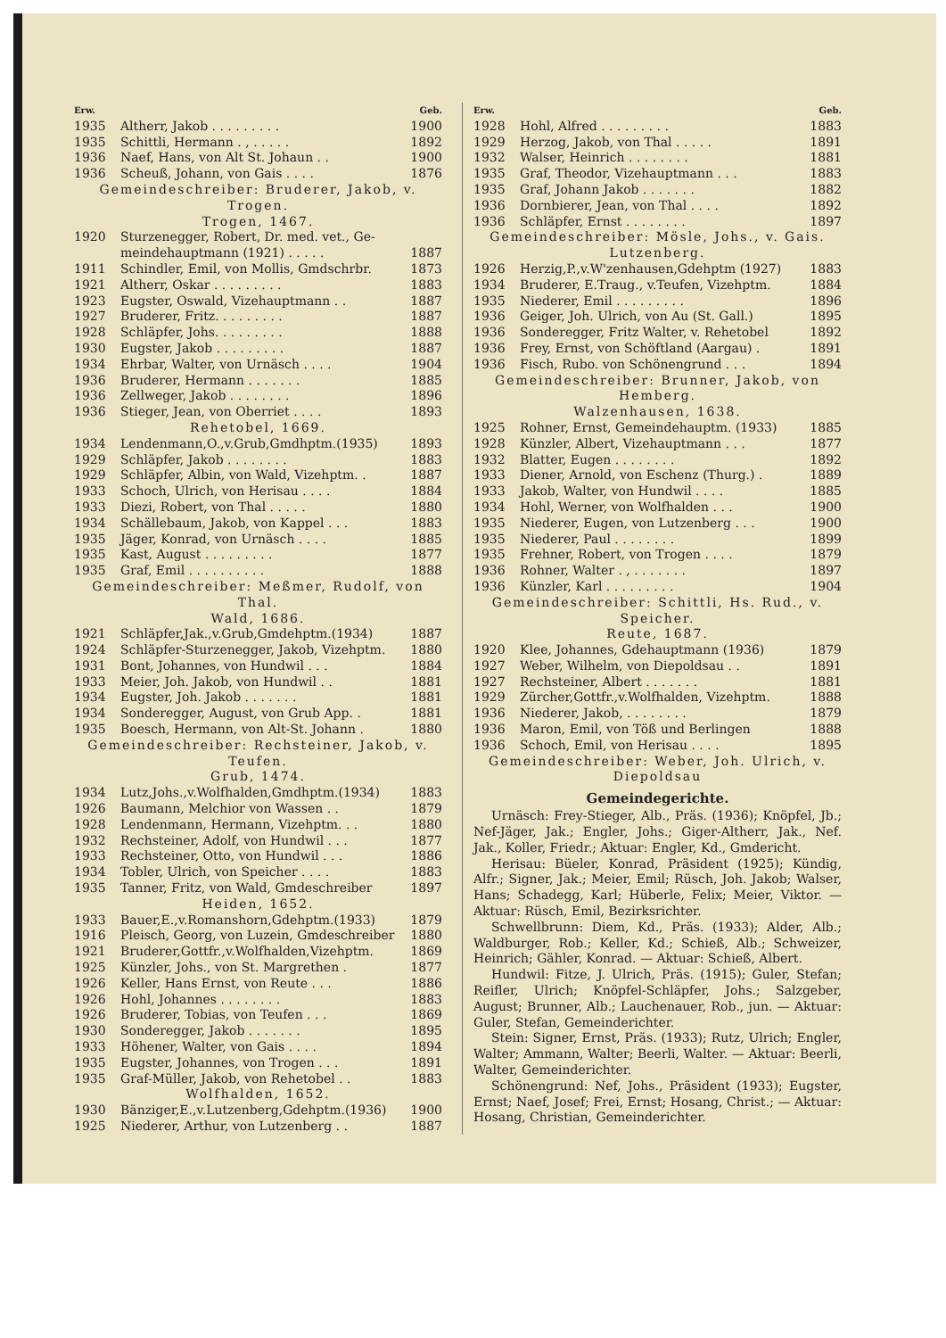| Erw. | | Geb. |
| --- | --- | --- |
| 1935 | Altherr, Jakob . . . . . . . . . | 1900 |
| 1935 | Schittli, Hermann . , . . . . . | 1892 |
| 1936 | Naef, Hans, von Alt St. Johaun . . | 1900 |
| 1936 | Scheuß, Johann, von Gais . . . . | 1876 |
| Gemeindeschreiber: Bruderer, Jakob, v. Trogen. | | |
| Trogen, 1467. | | |
| 1920 | Sturzenegger, Robert, Dr. med. vet., Ge- | |
| | meindehauptmann (1921) . . . . . | 1887 |
| 1911 | Schindler, Emil, von Mollis, Gmdschrbr. | 1873 |
| 1921 | Altherr, Oskar . . . . . . . . . | 1883 |
| 1923 | Eugster, Oswald, Vizehauptmann . . | 1887 |
| 1927 | Bruderer, Fritz. . . . . . . . . | 1887 |
| 1928 | Schläpfer, Johs. . . . . . . . . | 1888 |
| 1930 | Eugster, Jakob . . . . . . . . . | 1887 |
| 1934 | Ehrbar, Walter, von Urnäsch . . . . | 1904 |
| 1936 | Bruderer, Hermann . . . . . . . | 1885 |
| 1936 | Zellweger, Jakob . . . . . . . . | 1896 |
| 1936 | Stieger, Jean, von Oberriet . . . . | 1893 |
| Rehetobel, 1669. | | |
| 1934 | Lendenmann,O.,v.Grub,Gmdhptm.(1935) | 1893 |
| 1929 | Schläpfer, Jakob . . . . . . . . | 1883 |
| 1929 | Schläpfer, Albin, von Wald, Vizehptm. . | 1887 |
| 1933 | Schoch, Ulrich, von Herisau . . . . | 1884 |
| 1933 | Diezi, Robert, von Thal . . . . . | 1880 |
| 1934 | Schällebaum, Jakob, von Kappel . . . | 1883 |
| 1935 | Jäger, Konrad, von Urnäsch . . . . | 1885 |
| 1935 | Kast, August . . . . . . . . . | 1877 |
| 1935 | Graf, Emil . . . . . . . . . . | 1888 |
| Gemeindeschreiber: Meßmer, Rudolf, von Thal. | | |
| Wald, 1686. | | |
| 1921 | Schläpfer,Jak.,v.Grub,Gmdehptm.(1934) | 1887 |
| 1924 | Schläpfer-Sturzenegger, Jakob, Vizehptm. | 1880 |
| 1931 | Bont, Johannes, von Hundwil . . . | 1884 |
| 1933 | Meier, Joh. Jakob, von Hundwil . . | 1881 |
| 1934 | Eugster, Joh. Jakob . . . . . . . | 1881 |
| 1934 | Sonderegger, August, von Grub App. . | 1881 |
| 1935 | Boesch, Hermann, von Alt-St. Johann . | 1880 |
| Gemeindeschreiber: Rechsteiner, Jakob, v. Teufen. | | |
| Grub, 1474. | | |
| 1934 | Lutz,Johs.,v.Wolfhalden,Gmdhptm.(1934) | 1883 |
| 1926 | Baumann, Melchior von Wassen . . | 1879 |
| 1928 | Lendenmann, Hermann, Vizehptm. . . | 1880 |
| 1932 | Rechsteiner, Adolf, von Hundwil . . . | 1877 |
| 1933 | Rechsteiner, Otto, von Hundwil . . . | 1886 |
| 1934 | Tobler, Ulrich, von Speicher . . . . | 1883 |
| 1935 | Tanner, Fritz, von Wald, Gmdeschreiber | 1897 |
| Heiden, 1652. | | |
| 1933 | Bauer,E.,v.Romanshorn,Gdehptm.(1933) | 1879 |
| 1916 | Pleisch, Georg, von Luzein, Gmdeschreiber | 1880 |
| 1921 | Bruderer,Gottfr.,v.Wolfhalden,Vizehptm. | 1869 |
| 1925 | Künzler, Johs., von St. Margrethen . | 1877 |
| 1926 | Keller, Hans Ernst, von Reute . . . | 1886 |
| 1926 | Hohl, Johannes . . . . . . . . | 1883 |
| 1926 | Bruderer, Tobias, von Teufen . . . | 1869 |
| 1930 | Sonderegger, Jakob . . . . . . . | 1895 |
| 1933 | Höhener, Walter, von Gais . . . . | 1894 |
| 1935 | Eugster, Johannes, von Trogen . . . | 1891 |
| 1935 | Graf-Müller, Jakob, von Rehetobel . . | 1883 |
| Wolfhalden, 1652. | | |
| 1930 | Bänziger,E.,v.Lutzenberg,Gdehptm.(1936) | 1900 |
| 1925 | Niederer, Arthur, von Lutzenberg . . | 1887 |
| Erw. | | Geb. |
| --- | --- | --- |
| 1928 | Hohl, Alfred . . . . . . . . . | 1883 |
| 1929 | Herzog, Jakob, von Thal . . . . . | 1891 |
| 1932 | Walser, Heinrich . . . . . . . . | 1881 |
| 1935 | Graf, Theodor, Vizehauptmann . . . | 1883 |
| 1935 | Graf, Johann Jakob . . . . . . . | 1882 |
| 1936 | Dornbierer, Jean, von Thal . . . . | 1892 |
| 1936 | Schläpfer, Ernst . . . . . . . . | 1897 |
| Gemeindeschreiber: Mösle, Johs., v. Gais. | | |
| Lutzenberg. | | |
| 1926 | Herzig,P.,v.W'zenhausen,Gdehptm (1927) | 1883 |
| 1934 | Bruderer, E.Traug., v.Teufen, Vizehptm. | 1884 |
| 1935 | Niederer, Emil . . . . . . . . . | 1896 |
| 1936 | Geiger, Joh. Ulrich, von Au (St. Gall.) | 1895 |
| 1936 | Sonderegger, Fritz Walter, v. Rehetobel | 1892 |
| 1936 | Frey, Ernst, von Schöftland (Aargau) . | 1891 |
| 1936 | Fisch, Rubo. von Schönengrund . . . | 1894 |
| Gemeindeschreiber: Brunner, Jakob, von Hemberg. | | |
| Walzenhausen, 1638. | | |
| 1925 | Rohner, Ernst, Gemeindehauptm. (1933) | 1885 |
| 1928 | Künzler, Albert, Vizehauptmann . . . | 1877 |
| 1932 | Blatter, Eugen . . . . . . . . | 1892 |
| 1933 | Diener, Arnold, von Eschenz (Thurg.) . | 1889 |
| 1933 | Jakob, Walter, von Hundwil . . . . | 1885 |
| 1934 | Hohl, Werner, von Wolfhalden . . . | 1900 |
| 1935 | Niederer, Eugen, von Lutzenberg . . . | 1900 |
| 1935 | Niederer, Paul . . . . . . . . | 1899 |
| 1935 | Frehner, Robert, von Trogen . . . . | 1879 |
| 1936 | Rohner, Walter . , . . . . . . . | 1897 |
| 1936 | Künzler, Karl . . . . . . . . . | 1904 |
| Gemeindeschreiber: Schittli, Hs. Rud., v. Speicher. | | |
| Reute, 1687. | | |
| 1920 | Klee, Johannes, Gdehauptmann (1936) | 1879 |
| 1927 | Weber, Wilhelm, von Diepoldsau . . | 1891 |
| 1927 | Rechsteiner, Albert . . . . . . . | 1881 |
| 1929 | Zürcher,Gottfr.,v.Wolfhalden, Vizehptm. | 1888 |
| 1936 | Niederer, Jakob, . . . . . . . . | 1879 |
| 1936 | Maron, Emil, von Töß und Berlingen | 1888 |
| 1936 | Schoch, Emil, von Herisau . . . . | 1895 |
| Gemeindeschreiber: Weber, Joh. Ulrich, v. Diepoldsau | | |
Gemeindegerichte.
Urnäsch: Frey-Stieger, Alb., Präs. (1936); Knöpfel, Jb.; Nef-Jäger, Jak.; Engler, Johs.; Giger-Altherr, Jak., Nef. Jak., Koller, Friedr.; Aktuar: Engler, Kd., Gmdericht.
Herisau: Büeler, Konrad, Präsident (1925); Kündig, Alfr.; Signer, Jak.; Meier, Emil; Rüsch, Joh. Jakob; Walser, Hans; Schadegg, Karl; Hüberle, Felix; Meier, Viktor. — Aktuar: Rüsch, Emil, Bezirksrichter.
Schwellbrunn: Diem, Kd., Präs. (1933); Alder, Alb.; Waldburger, Rob.; Keller, Kd.; Schieß, Alb.; Schweizer, Heinrich; Gähler, Konrad. — Aktuar: Schieß, Albert.
Hundwil: Fitze, J. Ulrich, Präs. (1915); Guler, Stefan; Reifler, Ulrich; Knöpfel-Schläpfer, Johs.; Salzgeber, August; Brunner, Alb.; Lauchenauer, Rob., jun. — Aktuar: Guler, Stefan, Gemeinderichter.
Stein: Signer, Ernst, Präs. (1933); Rutz, Ulrich; Engler, Walter; Ammann, Walter; Beerli, Walter. — Aktuar: Beerli, Walter, Gemeinderichter.
Schönengrund: Nef, Johs., Präsident (1933); Eugster, Ernst; Naef, Josef; Frei, Ernst; Hosang, Christ.; — Aktuar: Hosang, Christian, Gemeinderichter.